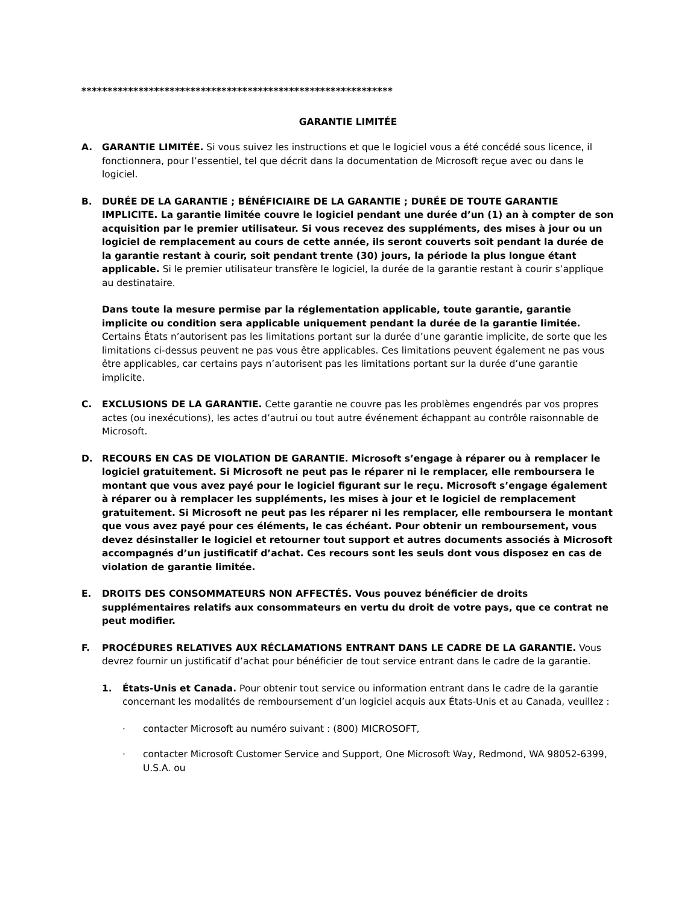************************************************************
GARANTIE LIMITÉE
A. GARANTIE LIMITÉE. Si vous suivez les instructions et que le logiciel vous a été concédé sous licence, il fonctionnera, pour l’essentiel, tel que décrit dans la documentation de Microsoft reçue avec ou dans le logiciel.
B. DURÉE DE LA GARANTIE ; BÉNÉFICIAIRE DE LA GARANTIE ; DURÉE DE TOUTE GARANTIE IMPLICITE. La garantie limitée couvre le logiciel pendant une durée d’un (1) an à compter de son acquisition par le premier utilisateur. Si vous recevez des suppléments, des mises à jour ou un logiciel de remplacement au cours de cette année, ils seront couverts soit pendant la durée de la garantie restant à courir, soit pendant trente (30) jours, la période la plus longue étant applicable. Si le premier utilisateur transfère le logiciel, la durée de la garantie restant à courir s’applique au destinataire.
Dans toute la mesure permise par la réglementation applicable, toute garantie, garantie implicite ou condition sera applicable uniquement pendant la durée de la garantie limitée. Certains États n’autorisent pas les limitations portant sur la durée d’une garantie implicite, de sorte que les limitations ci-dessus peuvent ne pas vous être applicables. Ces limitations peuvent également ne pas vous être applicables, car certains pays n’autorisent pas les limitations portant sur la durée d’une garantie implicite.
C. EXCLUSIONS DE LA GARANTIE. Cette garantie ne couvre pas les problèmes engendrés par vos propres actes (ou inexécutions), les actes d’autrui ou tout autre événement échappant au contrôle raisonnable de Microsoft.
D. RECOURS EN CAS DE VIOLATION DE GARANTIE. Microsoft s’engage à réparer ou à remplacer le logiciel gratuitement. Si Microsoft ne peut pas le réparer ni le remplacer, elle remboursera le montant que vous avez payé pour le logiciel figurant sur le reçu. Microsoft s’engage également à réparer ou à remplacer les suppléments, les mises à jour et le logiciel de remplacement gratuitement. Si Microsoft ne peut pas les réparer ni les remplacer, elle remboursera le montant que vous avez payé pour ces éléments, le cas échéant. Pour obtenir un remboursement, vous devez désinstaller le logiciel et retourner tout support et autres documents associés à Microsoft accompagnés d’un justificatif d’achat. Ces recours sont les seuls dont vous disposez en cas de violation de garantie limitée.
E. DROITS DES CONSOMMATEURS NON AFFECTÉS. Vous pouvez bénéficier de droits supplémentaires relatifs aux consommateurs en vertu du droit de votre pays, que ce contrat ne peut modifier.
F. PROCÉDURES RELATIVES AUX RÉCLAMATIONS ENTRANT DANS LE CADRE DE LA GARANTIE. Vous devrez fournir un justificatif d’achat pour bénéficier de tout service entrant dans le cadre de la garantie.
1. États-Unis et Canada. Pour obtenir tout service ou information entrant dans le cadre de la garantie concernant les modalités de remboursement d’un logiciel acquis aux États-Unis et au Canada, veuillez :
· contacter Microsoft au numéro suivant : (800) MICROSOFT,
· contacter Microsoft Customer Service and Support, One Microsoft Way, Redmond, WA 98052-6399, U.S.A. ou